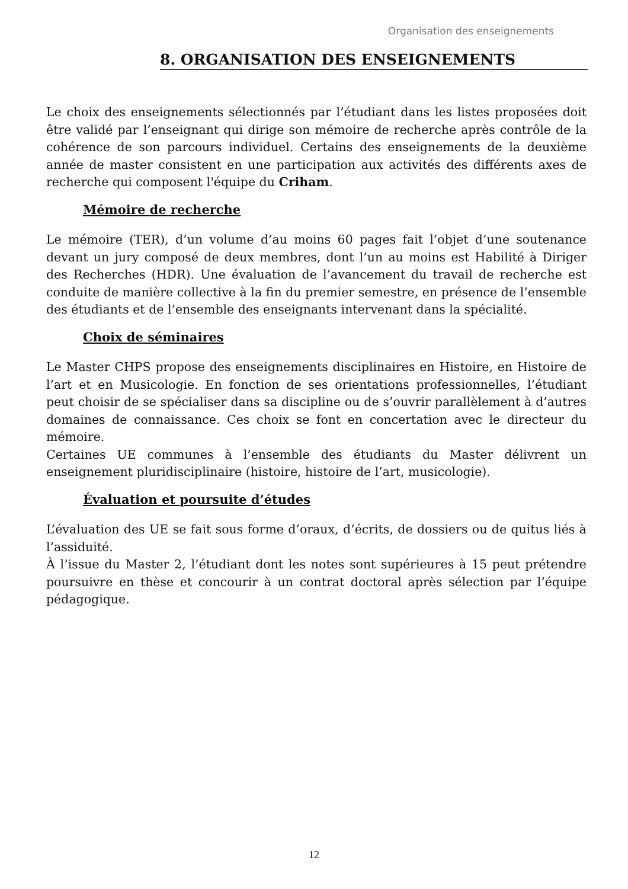Organisation des enseignements
8. ORGANISATION DES ENSEIGNEMENTS
Le choix des enseignements sélectionnés par l’étudiant dans les listes proposées doit être validé par l’enseignant qui dirige son mémoire de recherche après contrôle de la cohérence de son parcours individuel. Certains des enseignements de la deuxième année de master consistent en une participation aux activités des différents axes de recherche qui composent l'équipe du Criham.
Mémoire de recherche
Le mémoire (TER), d’un volume d’au moins 60 pages fait l’objet d’une soutenance devant un jury composé de deux membres, dont l’un au moins est Habilité à Diriger des Recherches (HDR). Une évaluation de l’avancement du travail de recherche est conduite de manière collective à la fin du premier semestre, en présence de l’ensemble des étudiants et de l’ensemble des enseignants intervenant dans la spécialité.
Choix de séminaires
Le Master CHPS propose des enseignements disciplinaires en Histoire, en Histoire de l’art et en Musicologie. En fonction de ses orientations professionnelles, l’étudiant peut choisir de se spécialiser dans sa discipline ou de s’ouvrir parallèlement à d’autres domaines de connaissance. Ces choix se font en concertation avec le directeur du mémoire.
Certaines UE communes à l’ensemble des étudiants du Master délivrent un enseignement pluridisciplinaire (histoire, histoire de l’art, musicologie).
Évaluation et poursuite d’études
L’évaluation des UE se fait sous forme d’oraux, d’écrits, de dossiers ou de quitus liés à l’assiduité.
À l’issue du Master 2, l’étudiant dont les notes sont supérieures à 15 peut prétendre poursuivre en thèse et concourir à un contrat doctoral après sélection par l’équipe pédagogique.
12